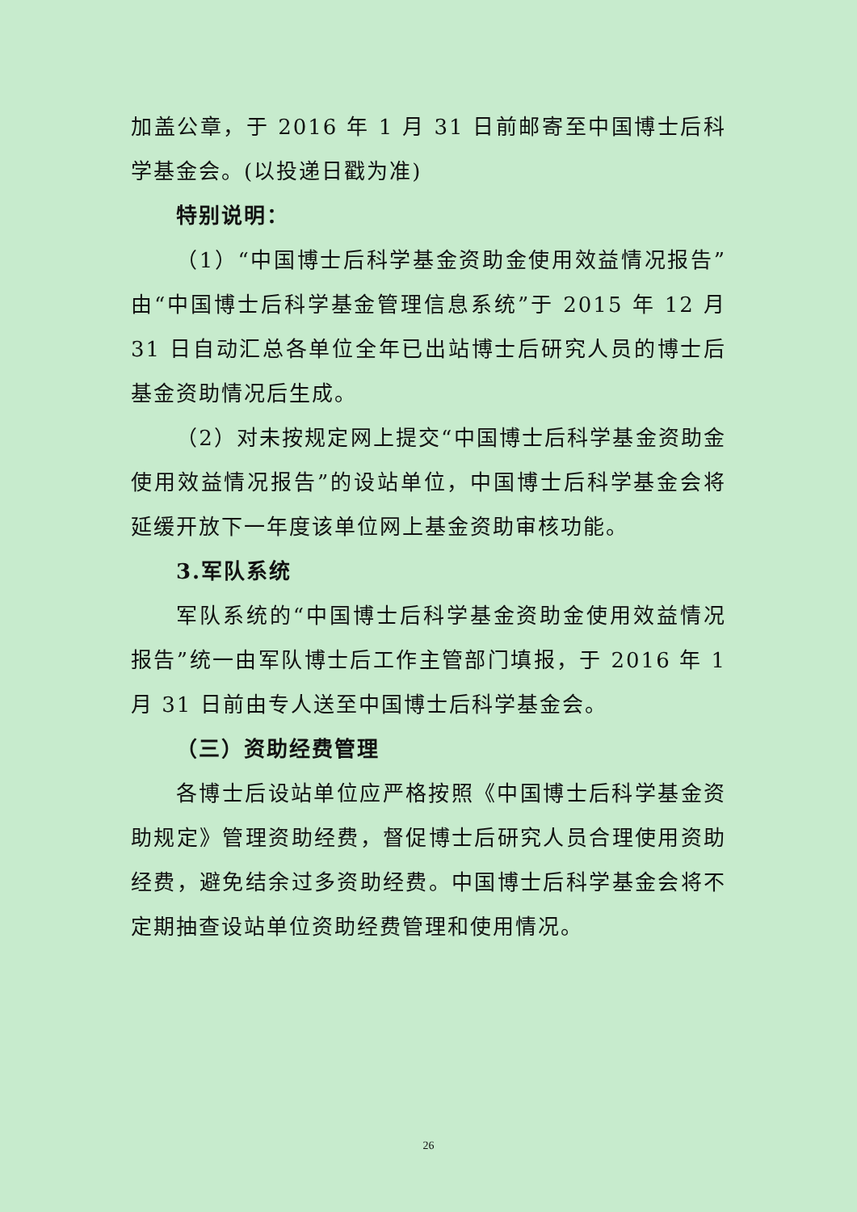加盖公章，于 2016 年 1 月 31 日前邮寄至中国博士后科学基金会。(以投递日戳为准)
特别说明：
（1）“中国博士后科学基金资助金使用效益情况报告”由“中国博士后科学基金管理信息系统”于 2015 年 12 月 31 日自动汇总各单位全年已出站博士后研究人员的博士后基金资助情况后生成。
（2）对未按规定网上提交“中国博士后科学基金资助金使用效益情况报告”的设站单位，中国博士后科学基金会将延缓开放下一年度该单位网上基金资助审核功能。
3.军队系统
军队系统的“中国博士后科学基金资助金使用效益情况报告”统一由军队博士后工作主管部门填报，于 2016 年 1 月 31 日前由专人送至中国博士后科学基金会。
（三）资助经费管理
各博士后设站单位应严格按照《中国博士后科学基金资助规定》管理资助经费，督促博士后研究人员合理使用资助经费，避免结余过多资助经费。中国博士后科学基金会将不定期抽查设站单位资助经费管理和使用情况。
26